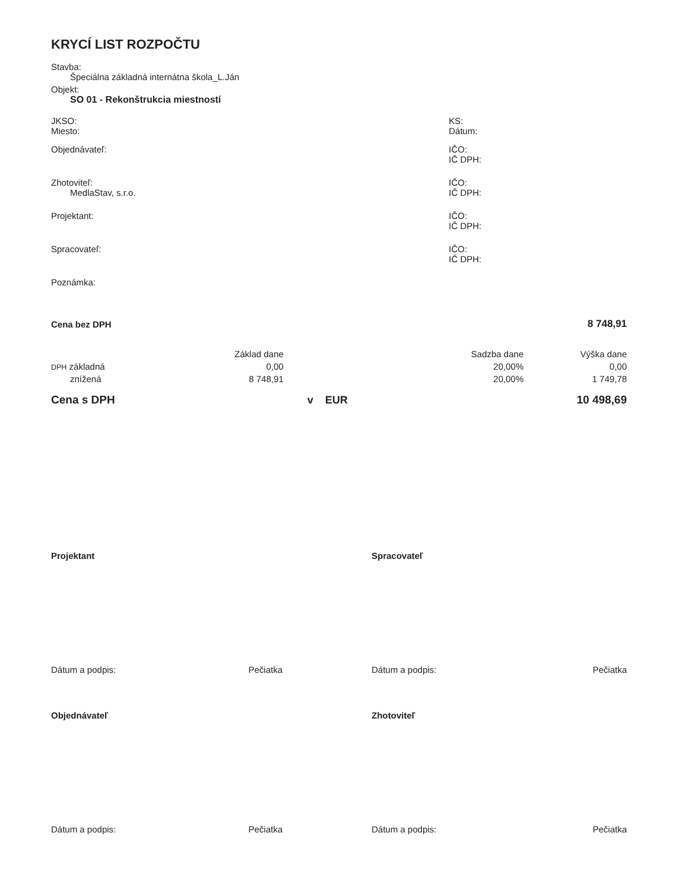KRYCÍ LIST ROZPOČTU
Stavba:
Špeciálna základná internátna škola_L.Ján
Objekt:
SO 01 - Rekonštrukcia miestností
JKSO:
Miesto:
KS:
Dátum:
Objednávateľ: IČO:
IČ DPH:
Zhotoviteľ:
MedlaStav, s.r.o.
IČO:
IČ DPH:
Projektant: IČO:
IČ DPH:
Spracovateľ: IČO:
IČ DPH:
Poznámka:
| Cena bez DPH | | | | 8 748,91 |
| | Základ dane | | Sadzba dane | Výška dane |
| DPH základná | 0,00 | | 20,00% | 0,00 |
| znížená | 8 748,91 | | 20,00% | 1 749,78 |
| Cena s DPH | | v EUR | | 10 498,69 |
Projektant Spracovateľ
Dátum a podpis: Pečiatka Dátum a podpis: Pečiatka
Objednávateľ Zhotoviteľ
Dátum a podpis: Pečiatka Dátum a podpis: Pečiatka